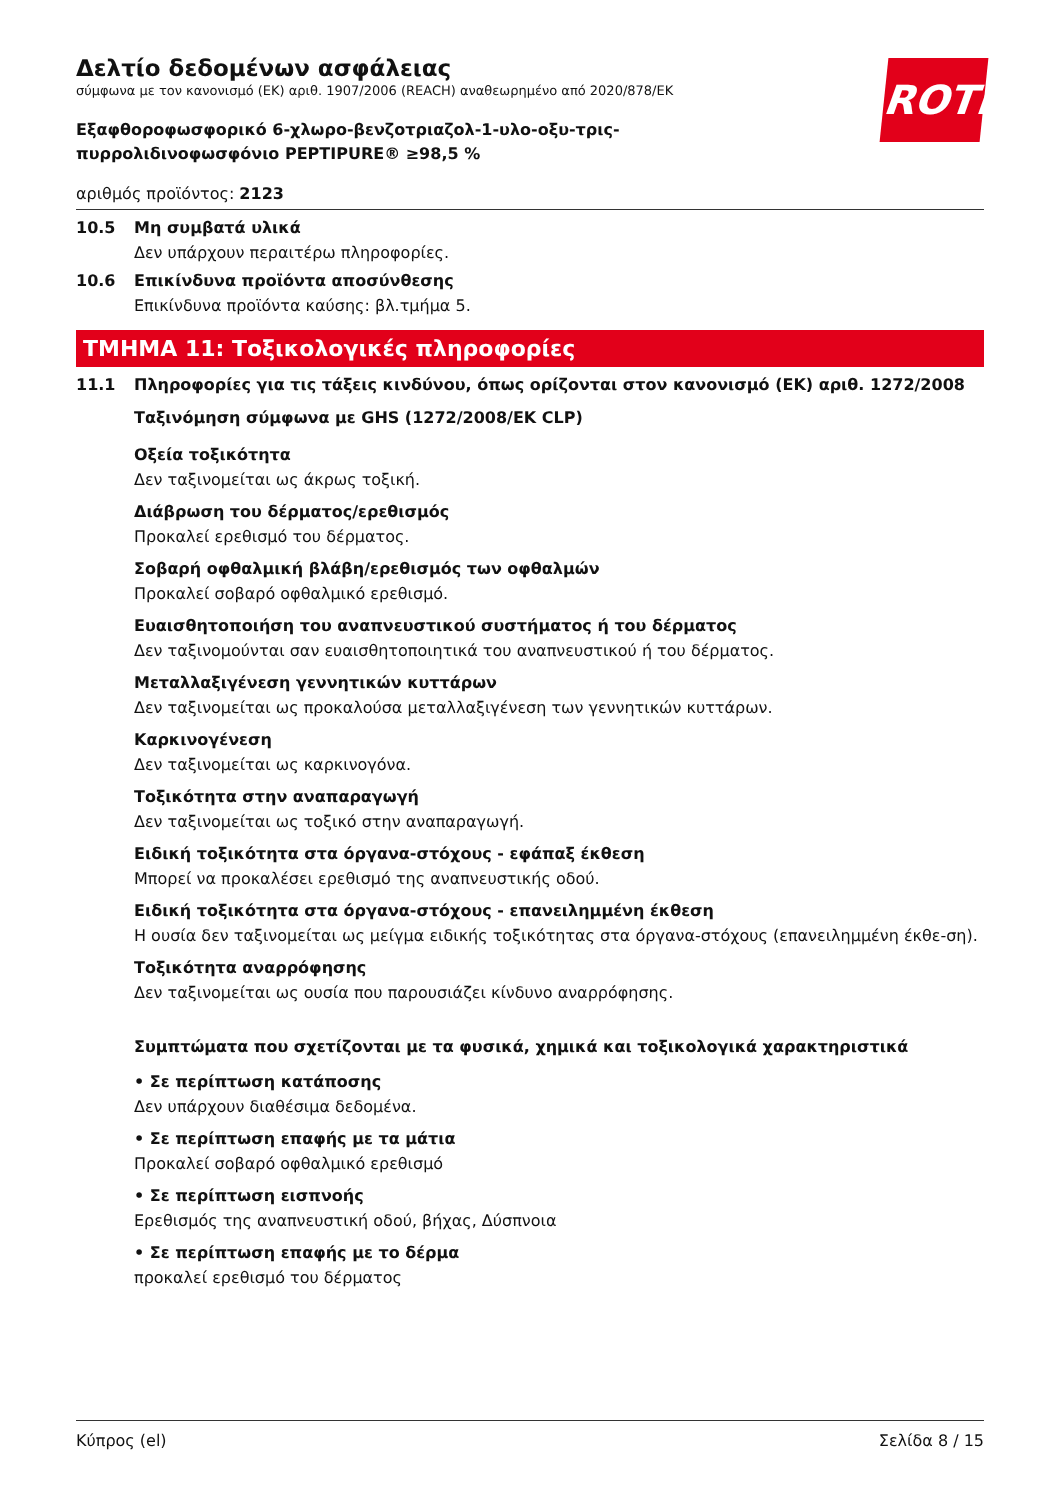ROTH
Δελτίο δεδομένων ασφάλειας
σύμφωνα με τον κανονισμό (ΕΚ) αριθ. 1907/2006 (REACH) αναθεωρημένο από 2020/878/ΕΚ
Εξαφθοροφωσφορικό 6-χλωρο-βενζοτριαζολ-1-υλο-οξυ-τρις-
πυρρολιδινοφωσφόνιο PEPTIPURE® ≥98,5 %
αριθμός προϊόντος: 2123
10.5 Μη συμβατά υλικά
Δεν υπάρχουν περαιτέρω πληροφορίες.
10.6 Επικίνδυνα προϊόντα αποσύνθεσης
Επικίνδυνα προϊόντα καύσης: βλ.τμήμα 5.
ΤΜΗΜΑ 11: Τοξικολογικές πληροφορίες
11.1 Πληροφορίες για τις τάξεις κινδύνου, όπως ορίζονται στον κανονισμό (ΕΚ) αριθ. 1272/2008
Ταξινόμηση σύμφωνα με GHS (1272/2008/ΕΚ CLP)
Οξεία τοξικότητα
Δεν ταξινομείται ως άκρως τοξική.
Διάβρωση του δέρματος/ερεθισμός
Προκαλεί ερεθισμό του δέρματος.
Σοβαρή οφθαλμική βλάβη/ερεθισμός των οφθαλμών
Προκαλεί σοβαρό οφθαλμικό ερεθισμό.
Ευαισθητοποιήση του αναπνευστικού συστήματος ή του δέρματος
Δεν ταξινομούνται σαν ευαισθητοποιητικά του αναπνευστικού ή του δέρματος.
Μεταλλαξιγένεση γεννητικών κυττάρων
Δεν ταξινομείται ως προκαλούσα μεταλλαξιγένεση των γεννητικών κυττάρων.
Καρκινογένεση
Δεν ταξινομείται ως καρκινογόνα.
Τοξικότητα στην αναπαραγωγή
Δεν ταξινομείται ως τοξικό στην αναπαραγωγή.
Ειδική τοξικότητα στα όργανα-στόχους - εφάπαξ έκθεση
Μπορεί να προκαλέσει ερεθισμό της αναπνευστικής οδού.
Ειδική τοξικότητα στα όργανα-στόχους - επανειλημμένη έκθεση
Η ουσία δεν ταξινομείται ως μείγμα ειδικής τοξικότητας στα όργανα-στόχους (επανειλημμένη έκθε-ση).
Τοξικότητα αναρρόφησης
Δεν ταξινομείται ως ουσία που παρουσιάζει κίνδυνο αναρρόφησης.
Συμπτώματα που σχετίζονται με τα φυσικά, χημικά και τοξικολογικά χαρακτηριστικά
• Σε περίπτωση κατάποσης
Δεν υπάρχουν διαθέσιμα δεδομένα.
• Σε περίπτωση επαφής με τα μάτια
Προκαλεί σοβαρό οφθαλμικό ερεθισμό
• Σε περίπτωση εισπνοής
Ερεθισμός της αναπνευστική οδού, βήχας, Δύσπνοια
• Σε περίπτωση επαφής με το δέρμα
προκαλεί ερεθισμό του δέρματος
Κύπρος (el) Σελίδα 8 / 15